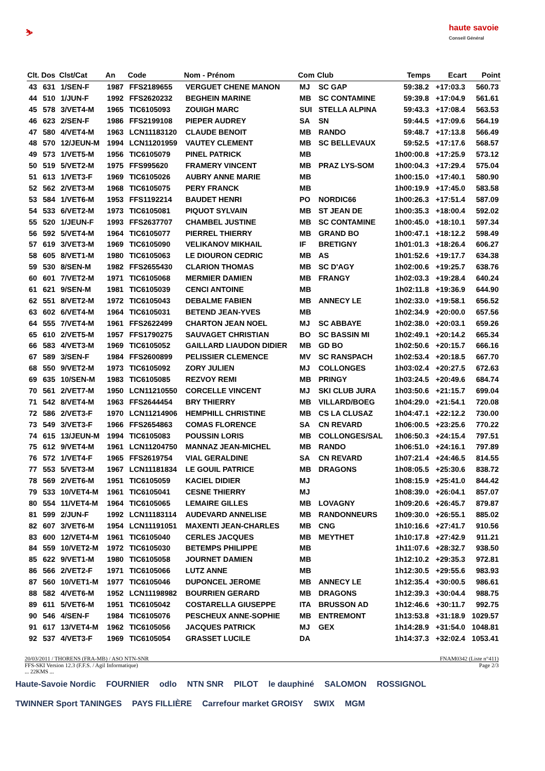⛷ haute savoie
Conseil Général
| Clt. | Dos | Clst/Cat | An | Code | Nom - Prénom | Com | Club | Temps | Ecart | Point |
| --- | --- | --- | --- | --- | --- | --- | --- | --- | --- | --- |
| 43 | 631 | 1/SEN-F | 1987 | FFS2189655 | VERGUET CHENE MANON | MJ | SC GAP | 59:38.2 | +17:03.3 | 560.73 |
| 44 | 510 | 1/JUN-F | 1992 | FFS2620232 | BEGHEIN MARINE | MB | SC CONTAMINE | 59:39.8 | +17:04.9 | 561.61 |
| 45 | 578 | 3/VET4-M | 1965 | TIC6105093 | ZOUIGH MARC | SUI | STELLA ALPINA | 59:43.3 | +17:08.4 | 563.53 |
| 46 | 623 | 2/SEN-F | 1986 | FFS2199108 | PIEPER AUDREY | SA | SN | 59:44.5 | +17:09.6 | 564.19 |
| 47 | 580 | 4/VET4-M | 1963 | LCN11183120 | CLAUDE BENOIT | MB | RANDO | 59:48.7 | +17:13.8 | 566.49 |
| 48 | 570 | 12/JEUN-M | 1994 | LCN11201959 | VAUTEY CLEMENT | MB | SC BELLEVAUX | 59:52.5 | +17:17.6 | 568.57 |
| 49 | 573 | 1/VET5-M | 1956 | TIC6105079 | PINEL PATRICK | MB | | 1h00:00.8 | +17:25.9 | 573.12 |
| 50 | 519 | 5/VET2-M | 1975 | FFS995620 | FRAMERY VINCENT | MB | PRAZ LYS-SOM | 1h00:04.3 | +17:29.4 | 575.04 |
| 51 | 613 | 1/VET3-F | 1969 | TIC6105026 | AUBRY ANNE MARIE | MB | | 1h00:15.0 | +17:40.1 | 580.90 |
| 52 | 562 | 2/VET3-M | 1968 | TIC6105075 | PERY FRANCK | MB | | 1h00:19.9 | +17:45.0 | 583.58 |
| 53 | 584 | 1/VET6-M | 1953 | FFS1192214 | BAUDET HENRI | PO | NORDIC66 | 1h00:26.3 | +17:51.4 | 587.09 |
| 54 | 533 | 6/VET2-M | 1973 | TIC6105081 | PIQUOT SYLVAIN | MB | ST JEAN DE | 1h00:35.3 | +18:00.4 | 592.02 |
| 55 | 520 | 1/JEUN-F | 1993 | FFS2637707 | CHAMBEL JUSTINE | MB | SC CONTAMINE | 1h00:45.0 | +18:10.1 | 597.34 |
| 56 | 592 | 5/VET4-M | 1964 | TIC6105077 | PIERREL THIERRY | MB | GRAND BO | 1h00:47.1 | +18:12.2 | 598.49 |
| 57 | 619 | 3/VET3-M | 1969 | TIC6105090 | VELIKANOV MIKHAIL | IF | BRETIGNY | 1h01:01.3 | +18:26.4 | 606.27 |
| 58 | 605 | 8/VET1-M | 1980 | TIC6105063 | LE DIOURON CEDRIC | MB | AS | 1h01:52.6 | +19:17.7 | 634.38 |
| 59 | 530 | 8/SEN-M | 1982 | FFS2655430 | CLARION THOMAS | MB | SC D'AGY | 1h02:00.6 | +19:25.7 | 638.76 |
| 60 | 601 | 7/VET2-M | 1971 | TIC6105068 | MERMIER DAMIEN | MB | FRANGY | 1h02:03.3 | +19:28.4 | 640.24 |
| 61 | 621 | 9/SEN-M | 1981 | TIC6105039 | CENCI ANTOINE | MB | | 1h02:11.8 | +19:36.9 | 644.90 |
| 62 | 551 | 8/VET2-M | 1972 | TIC6105043 | DEBALME FABIEN | MB | ANNECY LE | 1h02:33.0 | +19:58.1 | 656.52 |
| 63 | 602 | 6/VET4-M | 1964 | TIC6105031 | BETEND JEAN-YVES | MB | | 1h02:34.9 | +20:00.0 | 657.56 |
| 64 | 555 | 7/VET4-M | 1961 | FFS2622499 | CHARTON JEAN NOEL | MJ | SC ABBAYE | 1h02:38.0 | +20:03.1 | 659.26 |
| 65 | 610 | 2/VET5-M | 1957 | FFS1790275 | SAUVAGET CHRISTIAN | BO | SC BASSIN MI | 1h02:49.1 | +20:14.2 | 665.34 |
| 66 | 583 | 4/VET3-M | 1969 | TIC6105052 | GAILLARD LIAUDON DIDIER | MB | GD BO | 1h02:50.6 | +20:15.7 | 666.16 |
| 67 | 589 | 3/SEN-F | 1984 | FFS2600899 | PELISSIER CLEMENCE | MV | SC RANSPACH | 1h02:53.4 | +20:18.5 | 667.70 |
| 68 | 550 | 9/VET2-M | 1973 | TIC6105092 | ZORY JULIEN | MJ | COLLONGES | 1h03:02.4 | +20:27.5 | 672.63 |
| 69 | 635 | 10/SEN-M | 1983 | TIC6105085 | REZVOY REMI | MB | PRINGY | 1h03:24.5 | +20:49.6 | 684.74 |
| 70 | 561 | 2/VET7-M | 1950 | LCN11210550 | CORCELLE VINCENT | MJ | SKI CLUB JURA | 1h03:50.6 | +21:15.7 | 699.04 |
| 71 | 542 | 8/VET4-M | 1963 | FFS2644454 | BRY THIERRY | MB | VILLARD/BOEG | 1h04:29.0 | +21:54.1 | 720.08 |
| 72 | 586 | 2/VET3-F | 1970 | LCN11214906 | HEMPHILL CHRISTINE | MB | CS LA CLUSAZ | 1h04:47.1 | +22:12.2 | 730.00 |
| 73 | 549 | 3/VET3-F | 1966 | FFS2654863 | COMAS FLORENCE | SA | CN REVARD | 1h06:00.5 | +23:25.6 | 770.22 |
| 74 | 615 | 13/JEUN-M | 1994 | TIC6105083 | POUSSIN LORIS | MB | COLLONGES/SAL | 1h06:50.3 | +24:15.4 | 797.51 |
| 75 | 612 | 9/VET4-M | 1961 | LCN11204750 | MANNAZ JEAN-MICHEL | MB | RANDO | 1h06:51.0 | +24:16.1 | 797.89 |
| 76 | 572 | 1/VET4-F | 1965 | FFS2619754 | VIAL GERALDINE | SA | CN REVARD | 1h07:21.4 | +24:46.5 | 814.55 |
| 77 | 553 | 5/VET3-M | 1967 | LCN11181834 | LE GOUIL PATRICE | MB | DRAGONS | 1h08:05.5 | +25:30.6 | 838.72 |
| 78 | 569 | 2/VET6-M | 1951 | TIC6105059 | KACIEL DIDIER | MJ | | 1h08:15.9 | +25:41.0 | 844.42 |
| 79 | 533 | 10/VET4-M | 1961 | TIC6105041 | CESNE THIERRY | MJ | | 1h08:39.0 | +26:04.1 | 857.07 |
| 80 | 554 | 11/VET4-M | 1964 | TIC6105065 | LEMAIRE GILLES | MB | LOVAGNY | 1h09:20.6 | +26:45.7 | 879.87 |
| 81 | 599 | 2/JUN-F | 1992 | LCN11183114 | AUDEVARD ANNELISE | MB | RANDONNEURS | 1h09:30.0 | +26:55.1 | 885.02 |
| 82 | 607 | 3/VET6-M | 1954 | LCN11191051 | MAXENTI JEAN-CHARLES | MB | CNG | 1h10:16.6 | +27:41.7 | 910.56 |
| 83 | 600 | 12/VET4-M | 1961 | TIC6105040 | CERLES JACQUES | MB | MEYTHET | 1h10:17.8 | +27:42.9 | 911.21 |
| 84 | 559 | 10/VET2-M | 1972 | TIC6105030 | BETEMPS PHILIPPE | MB | | 1h11:07.6 | +28:32.7 | 938.50 |
| 85 | 622 | 9/VET1-M | 1980 | TIC6105058 | JOURNET DAMIEN | MB | | 1h12:10.2 | +29:35.3 | 972.81 |
| 86 | 566 | 2/VET2-F | 1971 | TIC6105066 | LUTZ ANNE | MB | | 1h12:30.5 | +29:55.6 | 983.93 |
| 87 | 560 | 10/VET1-M | 1977 | TIC6105046 | DUPONCEL JEROME | MB | ANNECY LE | 1h12:35.4 | +30:00.5 | 986.61 |
| 88 | 582 | 4/VET6-M | 1952 | LCN11198982 | BOURRIEN GERARD | MB | DRAGONS | 1h12:39.3 | +30:04.4 | 988.75 |
| 89 | 611 | 5/VET6-M | 1951 | TIC6105042 | COSTARELLA GIUSEPPE | ITA | BRUSSON AD | 1h12:46.6 | +30:11.7 | 992.75 |
| 90 | 546 | 4/SEN-F | 1984 | TIC6105076 | PESCHEUX ANNE-SOPHIE | MB | ENTREMONT | 1h13:53.8 | +31:18.9 | 1029.57 |
| 91 | 617 | 13/VET4-M | 1962 | TIC6105056 | JACQUES PATRICK | MJ | GEX | 1h14:28.9 | +31:54.0 | 1048.81 |
| 92 | 537 | 4/VET3-F | 1969 | TIC6105054 | GRASSET LUCILE | DA | | 1h14:37.3 | +32:02.4 | 1053.41 |
20/03/2011 / THORENS (FRA-MB) / ASO NTN-SNR FNAM0342 (Liste n°411)
FFS-SKI Version 12.3 (F.F.S. / Agil Informatique) Page 2/3
... 22KMS ...
Haute-Savoie Nordic FOURNIER odlo NTN SNR PILOT le dauphiné SALOMON ROSSIGNOL TWINNER Sport TANINGES PAYS FILLIÈRE Carrefour market GROISY SWIX MGM